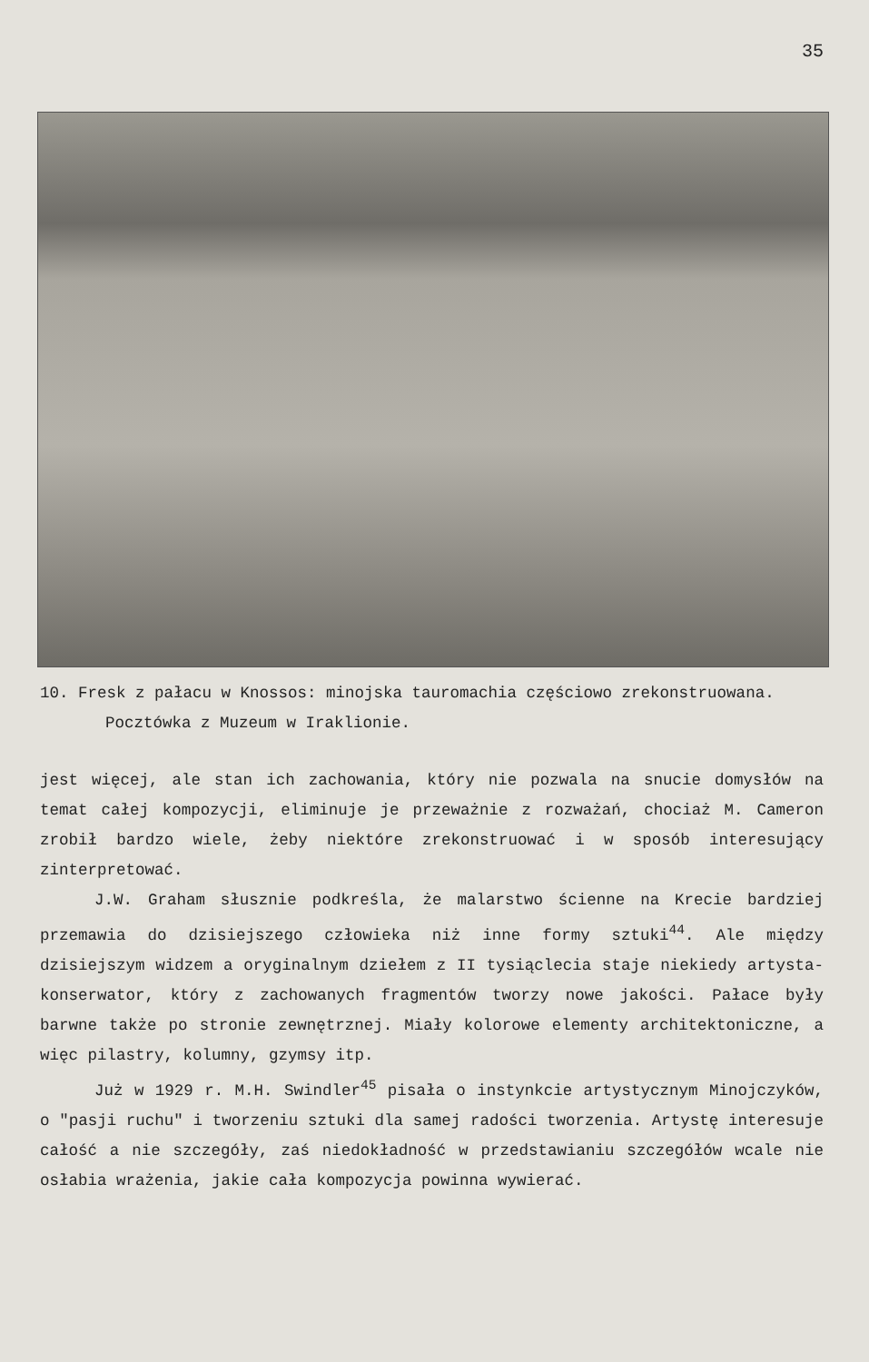35
10. Fresk z pałacu w Knossos: minojska tauromachia częściowo zrekonstruowana. Pocztówka z Muzeum w Iraklionie.
jest więcej, ale stan ich zachowania, który nie pozwala na snucie domysłów na temat całej kompozycji, eliminuje je przeważnie z rozważań, chociaż M. Cameron zrobił bardzo wiele, żeby niektóre zrekonstruować i w sposób interesujący zinterpretować.
J.W. Graham słusznie podkreśla, że malarstwo ścienne na Krecie bardziej przemawia do dzisiejszego człowieka niż inne formy sztuki<sup>44</sup>. Ale między dzisiejszym widzem a oryginalnym dziełem z II tysiąclecia staje niekiedy artysta-konserwator, który z zachowanych fragmentów tworzy nowe jakości. Pałace były barwne także po stronie zewnętrznej. Miały kolorowe elementy architektoniczne, a więc pilastry, kolumny, gzymsy itp.
Już w 1929 r. M.H. Swindler<sup>45</sup> pisała o instynkcie artystycznym Minojczyków, o "pasji ruchu" i tworzeniu sztuki dla samej radości tworzenia. Artystę interesuje całość a nie szczegóły, zaś niedokładność w przedstawianiu szczegółów wcale nie osłabia wrażenia, jakie cała kompozycja powinna wywierać.